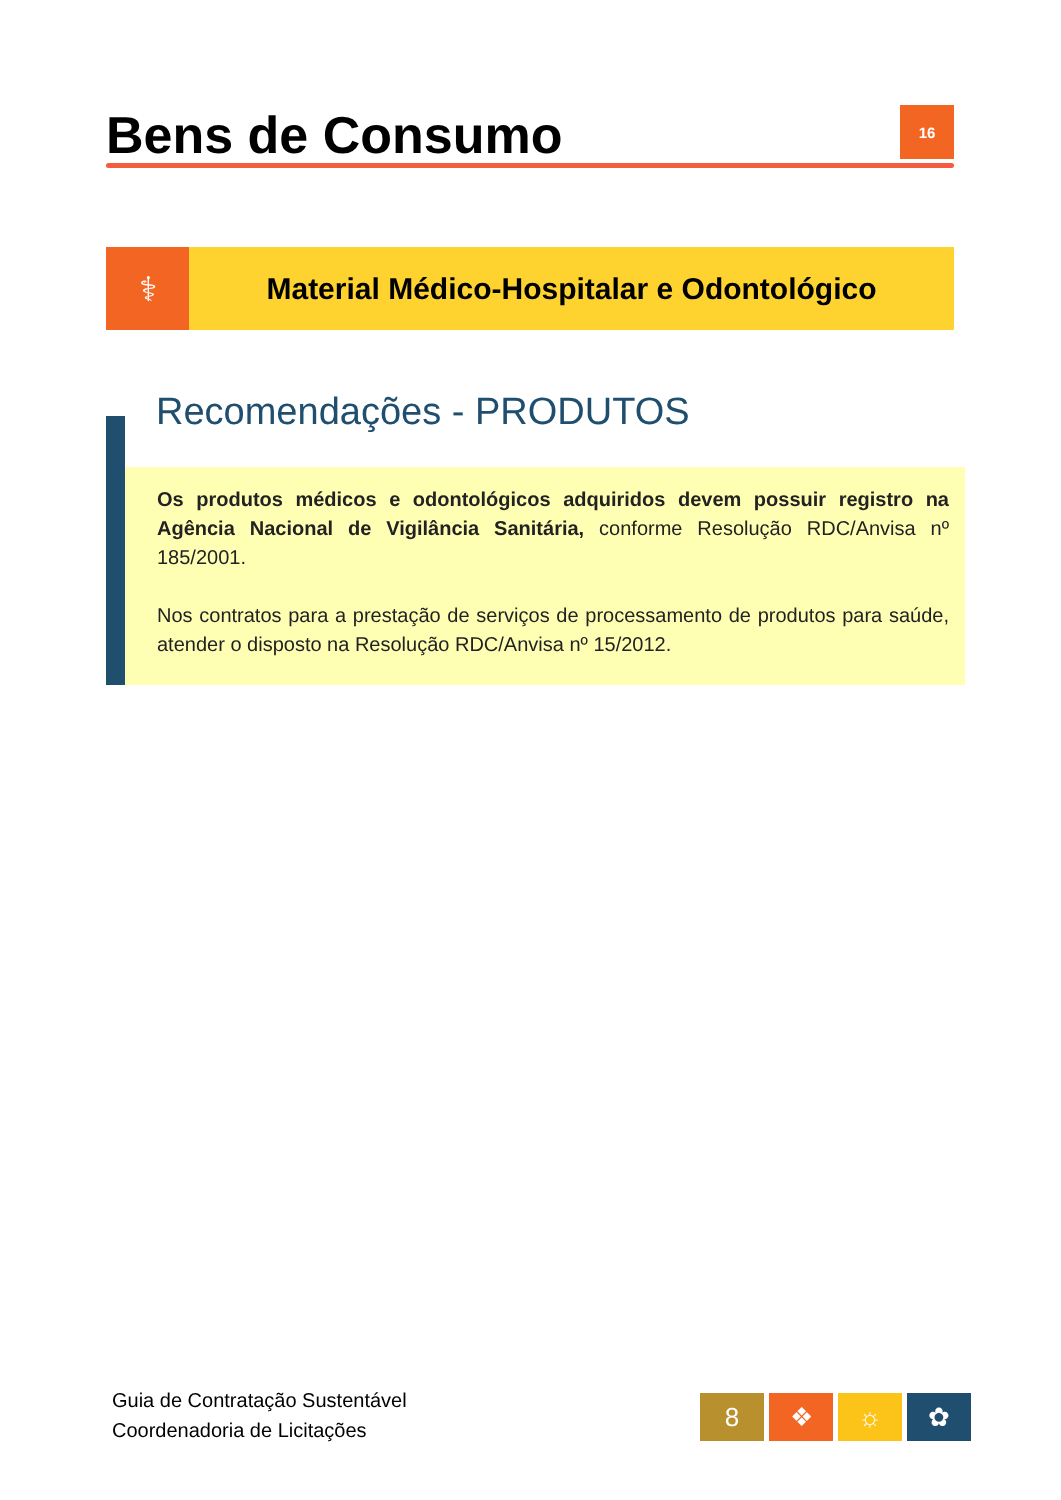Bens de Consumo
16
⚕
Material Médico-Hospitalar e Odontológico
Recomendações - PRODUTOS
Os produtos médicos e odontológicos adquiridos devem possuir registro na Agência Nacional de Vigilância Sanitária, conforme Resolução RDC/Anvisa nº 185/2001.
Nos contratos para a prestação de serviços de processamento de produtos para saúde, atender o disposto na Resolução RDC/Anvisa nº 15/2012.
Guia de Contratação Sustentável
Coordenadoria de Licitações
8 ❖ ☼ ✿